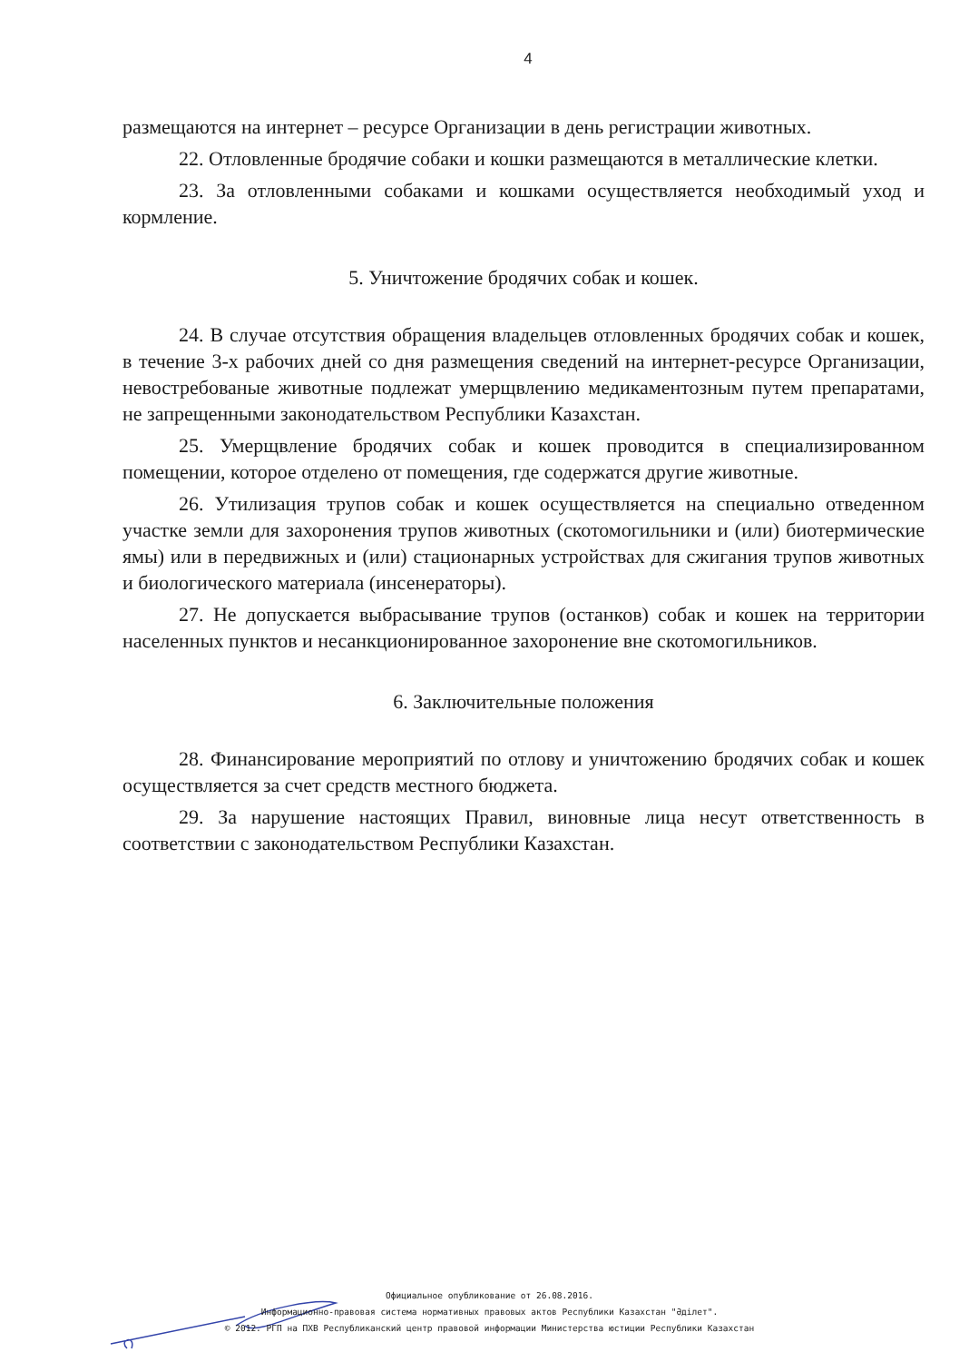4
размещаются на интернет – ресурсе Организации в день регистрации животных.
22. Отловленные бродячие собаки и кошки размещаются в металлические клетки.
23. За отловленными собаками и кошками осуществляется необходимый уход и кормление.
5. Уничтожение бродячих собак и кошек.
24. В случае отсутствия обращения владельцев отловленных бродячих собак и кошек, в течение 3-х рабочих дней со дня размещения сведений на интернет-ресурсе Организации, невостребованые животные подлежат умерщвлению медикаментозным путем препаратами, не запрещенными законодательством Республики Казахстан.
25. Умерщвление бродячих собак и кошек проводится в специализированном помещении, которое отделено от помещения, где содержатся другие животные.
26. Утилизация трупов собак и кошек осуществляется на специально отведенном участке земли для захоронения трупов животных (скотомогильники и (или) биотермические ямы) или в передвижных и (или) стационарных устройствах для сжигания трупов животных и биологического материала (инсенераторы).
27. Не допускается выбрасывание трупов (останков) собак и кошек на территории населенных пунктов и несанкционированное захоронение вне скотомогильников.
6. Заключительные положения
28. Финансирование мероприятий по отлову и уничтожению бродячих собак и кошек осуществляется за счет средств местного бюджета.
29. За нарушение настоящих Правил, виновные лица несут ответственность в соответствии с законодательством Республики Казахстан.
Официальное опубликование от 26.08.2016.
Информационно-правовая система нормативных правовых актов Республики Казахстан "Әділет".
© 2012. РГП на ПХВ Республиканский центр правовой информации Министерства юстиции Республики Казахстан